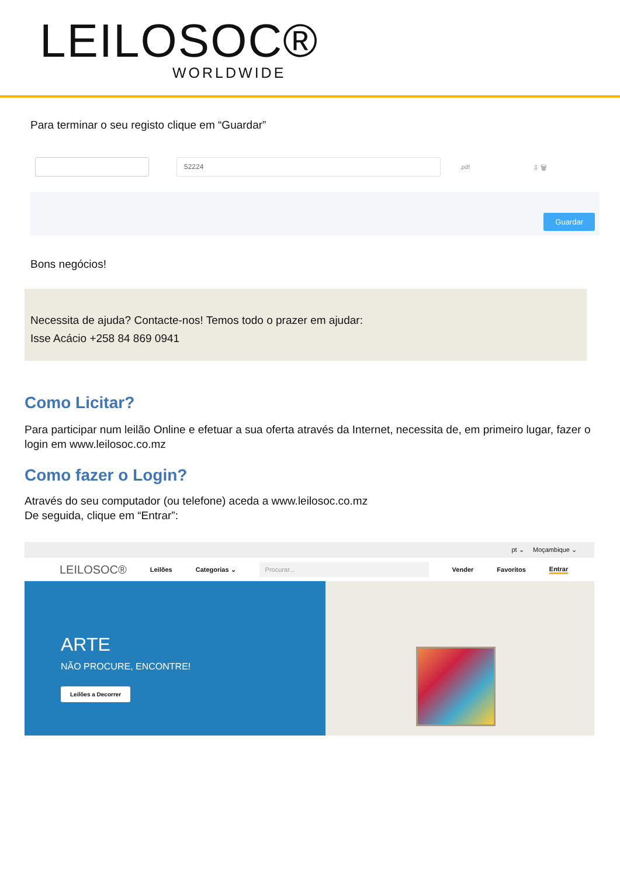LEILOSOC®
WORLDWIDE
Para terminar o seu registo clique em “Guardar”
52224
.pdf ⇩ 🗑
Guardar
Bons negócios!
Necessita de ajuda? Contacte-nos! Temos todo o prazer em ajudar:
Isse Acácio +258 84 869 0941
Como Licitar?
Para participar num leilão Online e efetuar a sua oferta através da Internet, necessita de, em primeiro lugar, fazer o login em www.leilosoc.co.mz
Como fazer o Login?
Através do seu computador (ou telefone) aceda a www.leilosoc.co.mz
De seguida, clique em “Entrar”:
pt ⌄ Moçambique ⌄
LEILOSOC® Leilões Categorias ⌄ Procurar... Vender Favoritos Entrar
ARTE
NÃO PROCURE, ENCONTRE!
Leilões a Decorrer